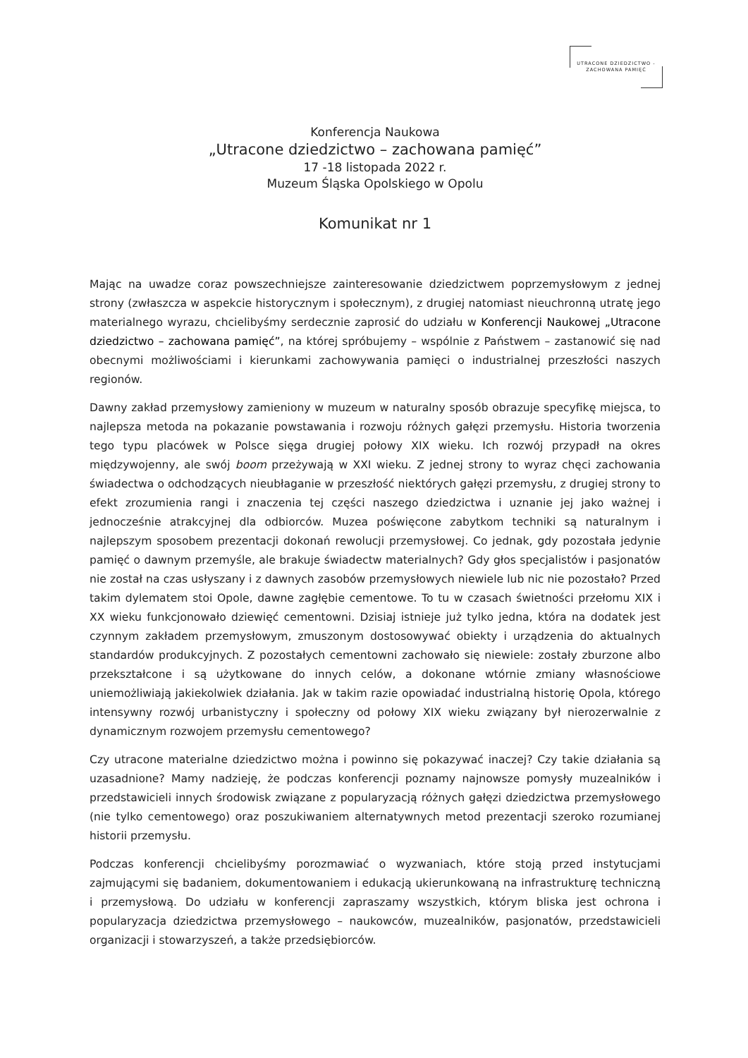UTRACONE DZIEDZICTWO -
ZACHOWANA PAMIĘĆ
Konferencja Naukowa
„Utracone dziedzictwo – zachowana pamięć”
17 -18 listopada 2022 r.
Muzeum Śląska Opolskiego w Opolu
Komunikat nr 1
Mając na uwadze coraz powszechniejsze zainteresowanie dziedzictwem poprzemysłowym z jednej strony (zwłaszcza w aspekcie historycznym i społecznym), z drugiej natomiast nieuchronną utratę jego materialnego wyrazu, chcielibyśmy serdecznie zaprosić do udziału w Konferencji Naukowej „Utracone dziedzictwo – zachowana pamięć”, na której spróbujemy – wspólnie z Państwem – zastanowić się nad obecnymi możliwościami i kierunkami zachowywania pamięci o industrialnej przeszłości naszych regionów.
Dawny zakład przemysłowy zamieniony w muzeum w naturalny sposób obrazuje specyfikę miejsca, to najlepsza metoda na pokazanie powstawania i rozwoju różnych gałęzi przemysłu. Historia tworzenia tego typu placówek w Polsce sięga drugiej połowy XIX wieku. Ich rozwój przypadł na okres międzywojenny, ale swój boom przeżywają w XXI wieku. Z jednej strony to wyraz chęci zachowania świadectwa o odchodzących nieubłaganie w przeszłość niektórych gałęzi przemysłu, z drugiej strony to efekt zrozumienia rangi i znaczenia tej części naszego dziedzictwa i uznanie jej jako ważnej i jednocześnie atrakcyjnej dla odbiorców. Muzea poświęcone zabytkom techniki są naturalnym i najlepszym sposobem prezentacji dokonań rewolucji przemysłowej. Co jednak, gdy pozostała jedynie pamięć o dawnym przemyśle, ale brakuje świadectw materialnych? Gdy głos specjalistów i pasjonatów nie został na czas usłyszany i z dawnych zasobów przemysłowych niewiele lub nic nie pozostało? Przed takim dylematem stoi Opole, dawne zagłębie cementowe. To tu w czasach świetności przełomu XIX i XX wieku funkcjonowało dziewięć cementowni. Dzisiaj istnieje już tylko jedna, która na dodatek jest czynnym zakładem przemysłowym, zmuszonym dostosowywać obiekty i urządzenia do aktualnych standardów produkcyjnych. Z pozostałych cementowni zachowało się niewiele: zostały zburzone albo przekształcone i są użytkowane do innych celów, a dokonane wtórnie zmiany własnościowe uniemożliwiają jakiekolwiek działania. Jak w takim razie opowiadać industrialną historię Opola, którego intensywny rozwój urbanistyczny i społeczny od połowy XIX wieku związany był nierozerwalnie z dynamicznym rozwojem przemysłu cementowego?
Czy utracone materialne dziedzictwo można i powinno się pokazywać inaczej? Czy takie działania są uzasadnione? Mamy nadzieję, że podczas konferencji poznamy najnowsze pomysły muzealników i przedstawicieli innych środowisk związane z popularyzacją różnych gałęzi dziedzictwa przemysłowego (nie tylko cementowego) oraz poszukiwaniem alternatywnych metod prezentacji szeroko rozumianej historii przemysłu.
Podczas konferencji chcielibyśmy porozmawiać o wyzwaniach, które stoją przed instytucjami zajmującymi się badaniem, dokumentowaniem i edukacją ukierunkowaną na infrastrukturę techniczną i przemysłową. Do udziału w konferencji zapraszamy wszystkich, którym bliska jest ochrona i popularyzacja dziedzictwa przemysłowego – naukowców, muzealników, pasjonatów, przedstawicieli organizacji i stowarzyszeń, a także przedsiębiorców.